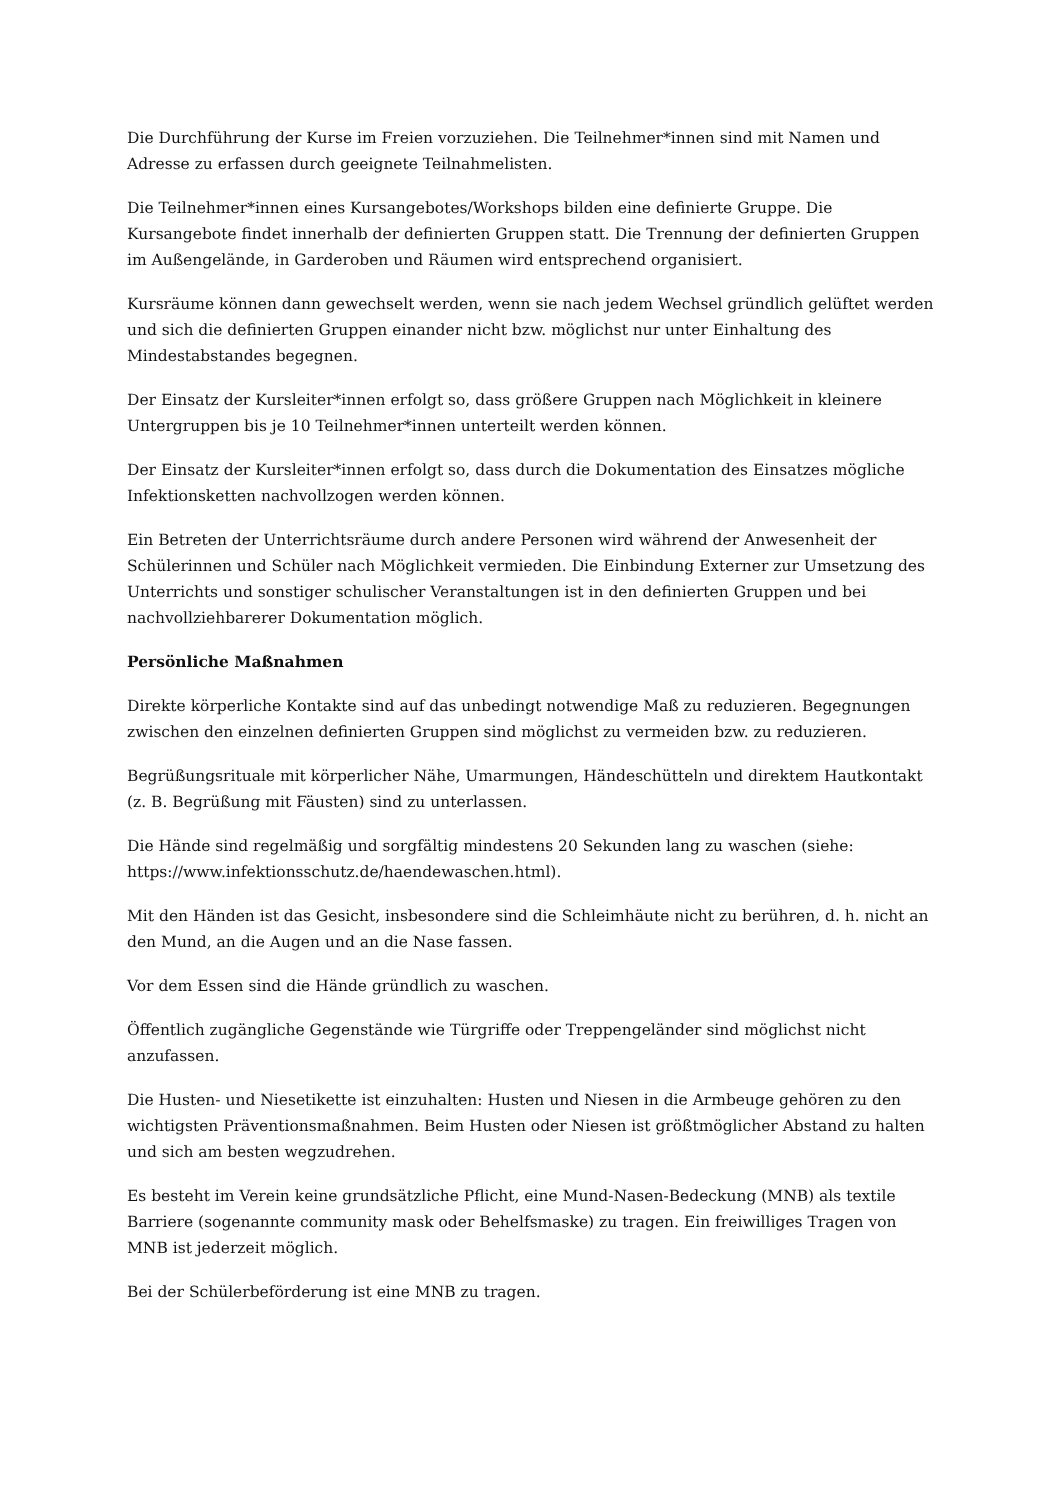Die Durchführung der Kurse im Freien vorzuziehen. Die Teilnehmer*innen sind mit Namen und Adresse zu erfassen durch geeignete Teilnahmelisten.
Die Teilnehmer*innen eines Kursangebotes/Workshops bilden eine definierte Gruppe. Die Kursangebote findet innerhalb der definierten Gruppen statt. Die Trennung der definierten Gruppen im Außengelände, in Garderoben und Räumen wird entsprechend organisiert.
Kursräume können dann gewechselt werden, wenn sie nach jedem Wechsel gründlich gelüftet werden und sich die definierten Gruppen einander nicht bzw. möglichst nur unter Einhaltung des Mindestabstandes begegnen.
Der Einsatz der Kursleiter*innen erfolgt so, dass größere Gruppen nach Möglichkeit in kleinere Untergruppen bis je 10 Teilnehmer*innen unterteilt werden können.
Der Einsatz der Kursleiter*innen erfolgt so, dass durch die Dokumentation des Einsatzes mögliche Infektionsketten nachvollzogen werden können.
Ein Betreten der Unterrichtsräume durch andere Personen wird während der Anwesenheit der Schülerinnen und Schüler nach Möglichkeit vermieden. Die Einbindung Externer zur Umsetzung des Unterrichts und sonstiger schulischer Veranstaltungen ist in den definierten Gruppen und bei nachvollziehbarerer Dokumentation möglich.
Persönliche Maßnahmen
Direkte körperliche Kontakte sind auf das unbedingt notwendige Maß zu reduzieren. Begegnungen zwischen den einzelnen definierten Gruppen sind möglichst zu vermeiden bzw. zu reduzieren.
Begrüßungsrituale mit körperlicher Nähe, Umarmungen, Händeschütteln und direktem Hautkontakt (z. B. Begrüßung mit Fäusten) sind zu unterlassen.
Die Hände sind regelmäßig und sorgfältig mindestens 20 Sekunden lang zu waschen (siehe: https://www.infektionsschutz.de/haendewaschen.html).
Mit den Händen ist das Gesicht, insbesondere sind die Schleimhäute nicht zu berühren, d. h. nicht an den Mund, an die Augen und an die Nase fassen.
Vor dem Essen sind die Hände gründlich zu waschen.
Öffentlich zugängliche Gegenstände wie Türgriffe oder Treppengeländer sind möglichst nicht anzufassen.
Die Husten- und Niesetikette ist einzuhalten: Husten und Niesen in die Armbeuge gehören zu den wichtigsten Präventionsmaßnahmen. Beim Husten oder Niesen ist größtmöglicher Abstand zu halten und sich am besten wegzudrehen.
Es besteht im Verein keine grundsätzliche Pflicht, eine Mund-Nasen-Bedeckung (MNB) als textile Barriere (sogenannte community mask oder Behelfsmaske) zu tragen. Ein freiwilliges Tragen von MNB ist jederzeit möglich.
Bei der Schülerbeförderung ist eine MNB zu tragen.